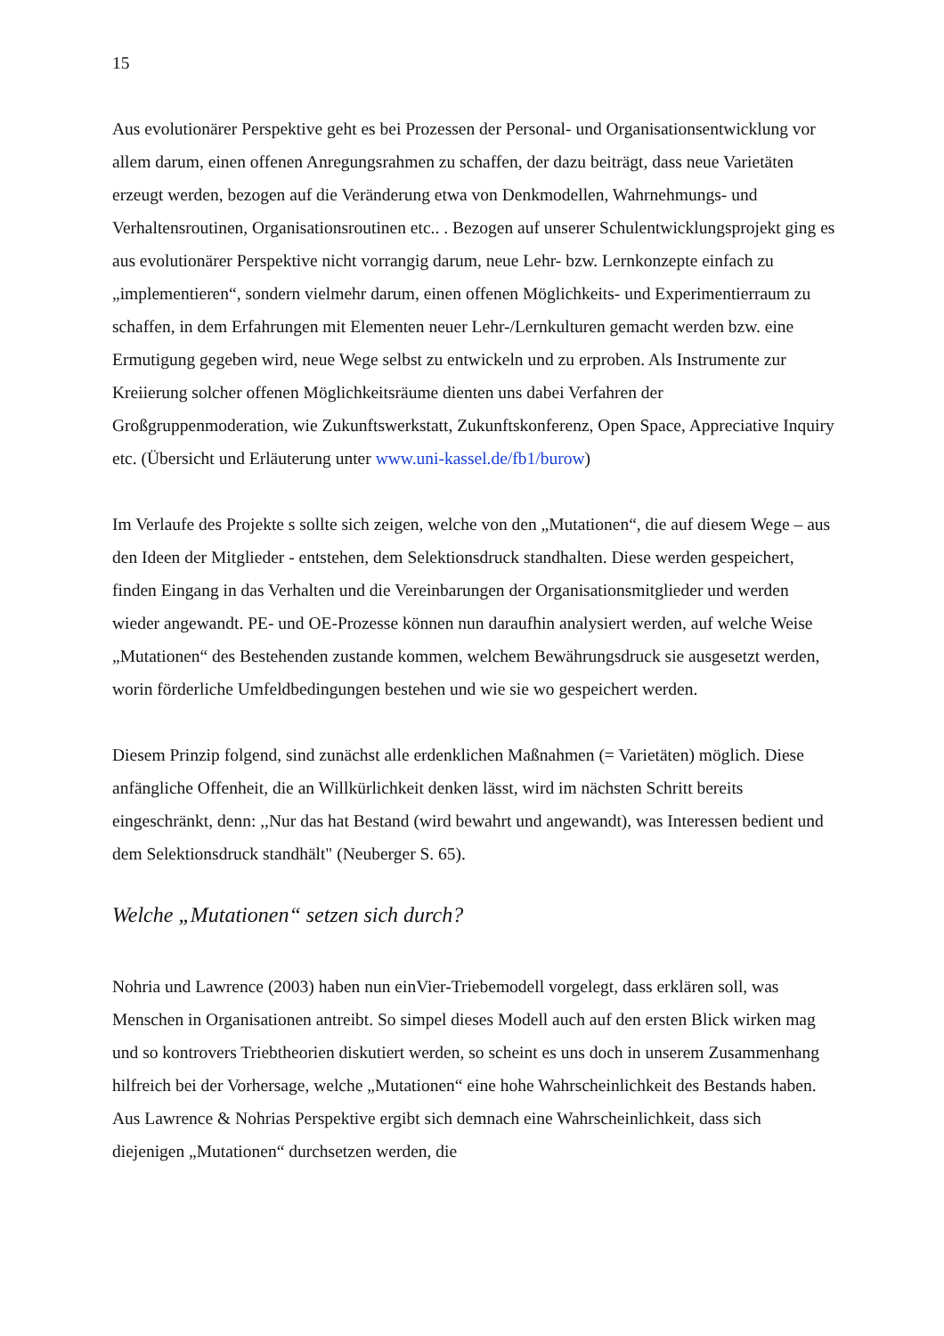15
Aus evolutionärer Perspektive geht es bei Prozessen der Personal- und Organisationsentwicklung vor allem darum, einen offenen Anregungsrahmen zu schaffen, der dazu beiträgt, dass neue Varietäten erzeugt werden, bezogen auf die Veränderung etwa von Denkmodellen, Wahrnehmungs- und Verhaltensroutinen, Organisationsroutinen etc.. . Bezogen auf unserer Schulentwicklungsprojekt ging es aus evolutionärer Perspektive nicht vorrangig darum, neue Lehr- bzw. Lernkonzepte einfach zu „implementieren“, sondern vielmehr darum, einen offenen Möglichkeits- und Experimentierraum zu schaffen, in dem Erfahrungen mit Elementen neuer Lehr-/Lernkulturen gemacht werden bzw. eine Ermutigung gegeben wird, neue Wege selbst zu entwickeln und zu erproben. Als Instrumente zur Kreiierung solcher offenen Möglichkeitsräume dienten uns dabei Verfahren der Großgruppenmoderation, wie Zukunftswerkstatt, Zukunftskonferenz, Open Space, Appreciative Inquiry etc. (Übersicht und Erläuterung unter www.uni-kassel.de/fb1/burow)
Im Verlaufe des Projekte s sollte sich zeigen, welche von den „Mutationen“, die auf diesem Wege – aus den Ideen der Mitglieder - entstehen, dem Selektionsdruck standhalten. Diese werden gespeichert, finden Eingang in das Verhalten und die Vereinbarungen der Organisationsmitglieder und werden wieder angewandt. PE- und OE-Prozesse können nun daraufhin analysiert werden, auf welche Weise „Mutationen“ des Bestehenden zustande kommen, welchem Bewährungsdruck sie ausgesetzt werden, worin förderliche Umfeldbedingungen bestehen und wie sie wo gespeichert werden.
Diesem Prinzip folgend, sind zunächst alle erdenklichen Maßnahmen (= Varietäten) möglich. Diese anfängliche Offenheit, die an Willkürlichkeit denken lässt, wird im nächsten Schritt bereits eingeschränkt, denn: ,,Nur das hat Bestand (wird bewahrt und angewandt), was Interessen bedient und dem Selektionsdruck standhält" (Neuberger S. 65).
Welche „Mutationen“ setzen sich durch?
Nohria und Lawrence (2003) haben nun einVier-Triebemodell vorgelegt, dass erklären soll, was Menschen in Organisationen antreibt. So simpel dieses Modell auch auf den ersten Blick wirken mag und so kontrovers Triebtheorien diskutiert werden, so scheint es uns doch in unserem Zusammenhang hilfreich bei der Vorhersage, welche „Mutationen“ eine hohe Wahrscheinlichkeit des Bestands haben. Aus Lawrence & Nohrias Perspektive ergibt sich demnach eine Wahrscheinlichkeit, dass sich diejenigen „Mutationen“ durchsetzen werden, die